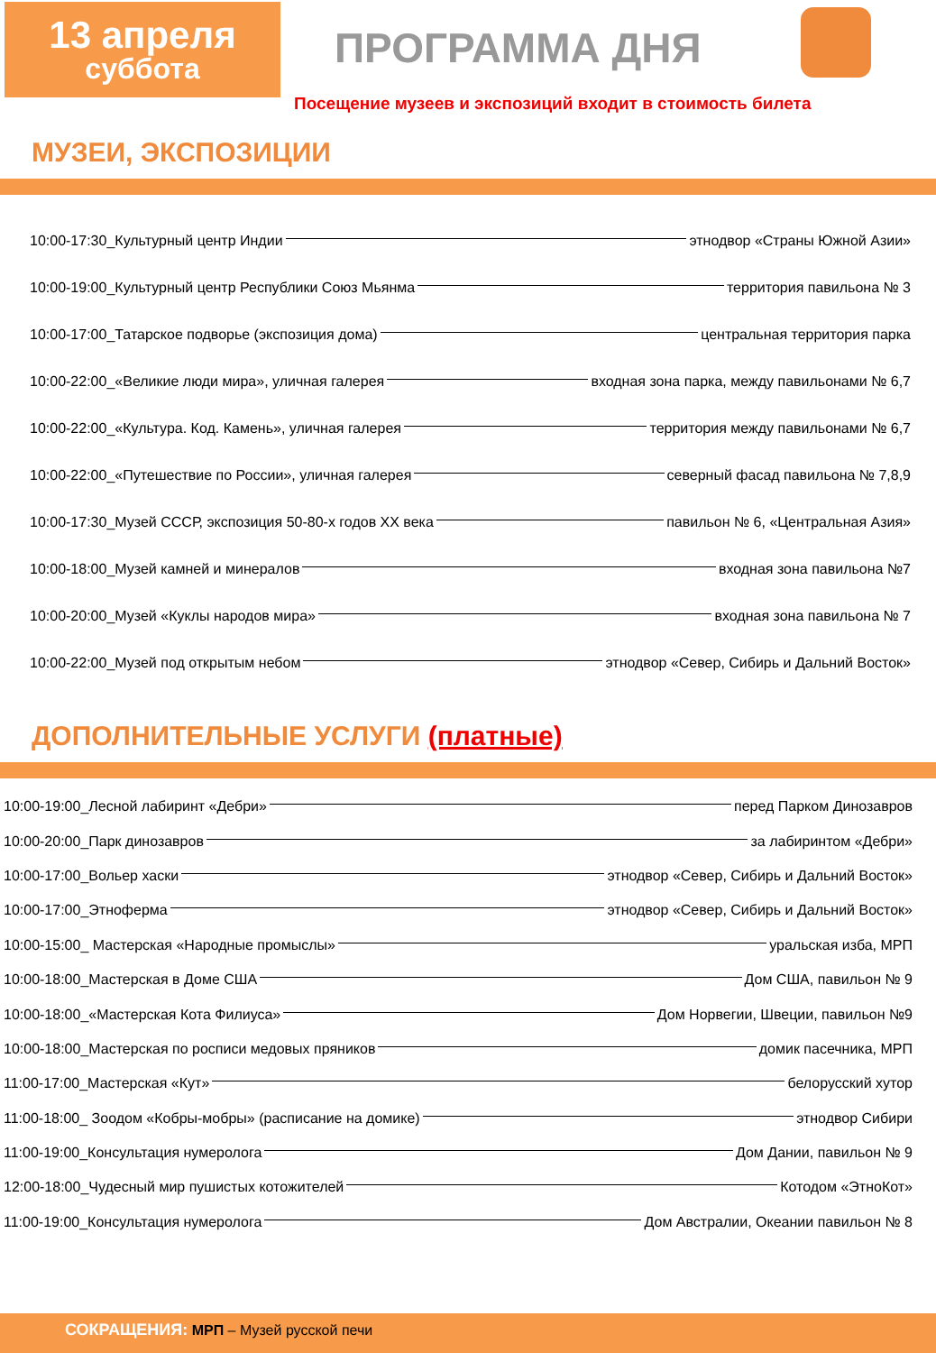13 апреля
суббота
ПРОГРАММА ДНЯ
Посещение музеев и экспозиций входит в стоимость билета
МУЗЕИ, ЭКСПОЗИЦИИ
10:00-17:30_Культурный центр Индии этнодвор «Страны Южной Азии»
10:00-19:00_Культурный центр Республики Союз Мьянма территория павильона № 3
10:00-17:00_Татарское подворье (экспозиция дома) центральная территория парка
10:00-22:00_«Великие люди мира», уличная галерея входная зона парка, между павильонами № 6,7
10:00-22:00_«Культура. Код. Камень», уличная галерея территория между павильонами № 6,7
10:00-22:00_«Путешествие по России», уличная галерея северный фасад павильона № 7,8,9
10:00-17:30_Музей СССР, экспозиция 50-80-х годов XX века павильон № 6, «Центральная Азия»
10:00-18:00_Музей камней и минералов входная зона павильона №7
10:00-20:00_Музей «Куклы народов мира» входная зона павильона № 7
10:00-22:00_Музей под открытым небом этнодвор «Север, Сибирь и Дальний Восток»
ДОПОЛНИТЕЛЬНЫЕ УСЛУГИ (платные)
10:00-19:00_Лесной лабиринт «Дебри» перед Парком Динозавров
10:00-20:00_Парк динозавров за лабиринтом «Дебри»
10:00-17:00_Вольер хаски этнодвор «Север, Сибирь и Дальний Восток»
10:00-17:00_Этноферма этнодвор «Север, Сибирь и Дальний Восток»
10:00-15:00_ Мастерская «Народные промыслы» уральская изба, МРП
10:00-18:00_Мастерская в Доме США Дом США, павильон № 9
10:00-18:00_«Мастерская Кота Филиуса» Дом Норвегии, Швеции, павильон №9
10:00-18:00_Мастерская по росписи медовых пряников домик пасечника, МРП
11:00-17:00_Мастерская «Кут» белорусский хутор
11:00-18:00_ Зоодом «Кобры-мобры» (расписание на домике) этнодвор Сибири
11:00-19:00_Консультация нумеролога Дом Дании, павильон № 9
12:00-18:00_Чудесный мир пушистых котожителей Котодом «ЭтноКот»
11:00-19:00_Консультация нумеролога Дом Австралии, Океании павильон № 8
СОКРАЩЕНИЯ: МРП – Музей русской печи